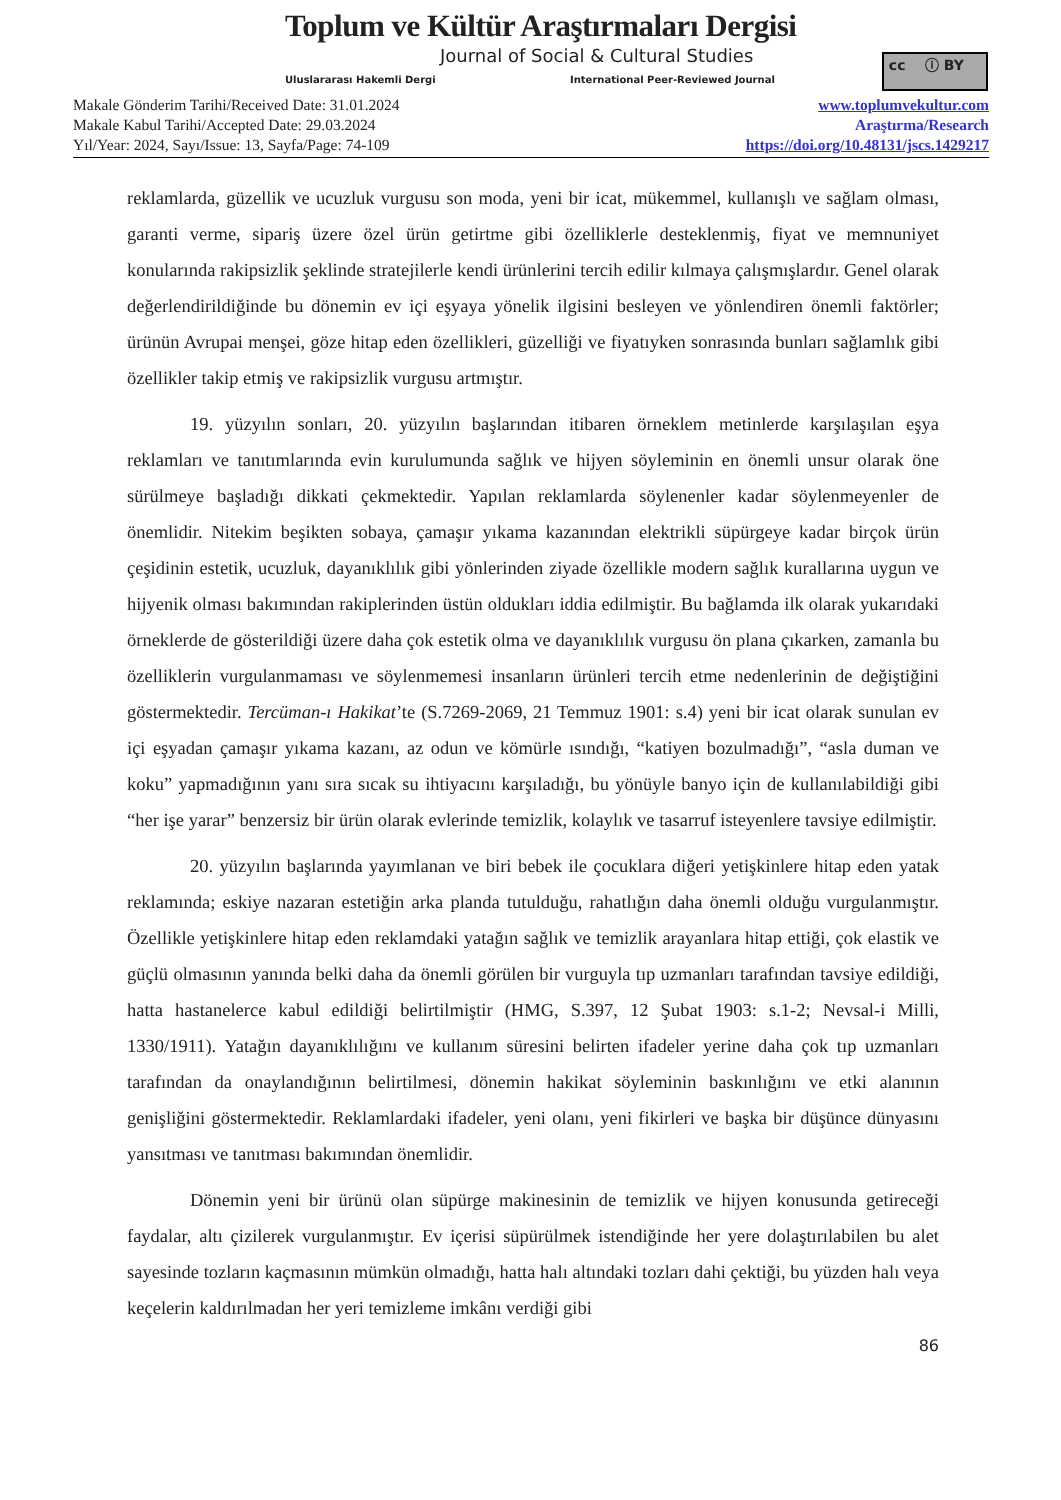Toplum ve Kültür Araştırmaları Dergisi
Journal of Social & Cultural Studies
Uluslararası Hakemli Dergi
International Peer-Reviewed Journal
cc ⓘ BY
Makale Gönderim Tarihi/Received Date: 31.01.2024
Makale Kabul Tarihi/Accepted Date: 29.03.2024
Yıl/Year: 2024, Sayı/Issue: 13, Sayfa/Page: 74-109
www.toplumvekultur.com
Araştırma/Research
https://doi.org/10.48131/jscs.1429217
reklamlarda, güzellik ve ucuzluk vurgusu son moda, yeni bir icat, mükemmel, kullanışlı ve sağlam olması, garanti verme, sipariş üzere özel ürün getirtme gibi özelliklerle desteklenmiş, fiyat ve memnuniyet konularında rakipsizlik şeklinde stratejilerle kendi ürünlerini tercih edilir kılmaya çalışmışlardır. Genel olarak değerlendirildiğinde bu dönemin ev içi eşyaya yönelik ilgisini besleyen ve yönlendiren önemli faktörler; ürünün Avrupai menşei, göze hitap eden özellikleri, güzelliği ve fiyatıyken sonrasında bunları sağlamlık gibi özellikler takip etmiş ve rakipsizlik vurgusu artmıştır.
19. yüzyılın sonları, 20. yüzyılın başlarından itibaren örneklem metinlerde karşılaşılan eşya reklamları ve tanıtımlarında evin kurulumunda sağlık ve hijyen söyleminin en önemli unsur olarak öne sürülmeye başladığı dikkati çekmektedir. Yapılan reklamlarda söylenenler kadar söylenmeyenler de önemlidir. Nitekim beşikten sobaya, çamaşır yıkama kazanından elektrikli süpürgeye kadar birçok ürün çeşidinin estetik, ucuzluk, dayanıklılık gibi yönlerinden ziyade özellikle modern sağlık kurallarına uygun ve hijyenik olması bakımından rakiplerinden üstün oldukları iddia edilmiştir. Bu bağlamda ilk olarak yukarıdaki örneklerde de gösterildiği üzere daha çok estetik olma ve dayanıklılık vurgusu ön plana çıkarken, zamanla bu özelliklerin vurgulanmaması ve söylenmemesi insanların ürünleri tercih etme nedenlerinin de değiştiğini göstermektedir. Tercüman-ı Hakikat’te (S.7269-2069, 21 Temmuz 1901: s.4) yeni bir icat olarak sunulan ev içi eşyadan çamaşır yıkama kazanı, az odun ve kömürle ısındığı, “katiyen bozulmadığı”, “asla duman ve koku” yapmadığının yanı sıra sıcak su ihtiyacını karşıladığı, bu yönüyle banyo için de kullanılabildiği gibi “her işe yarar” benzersiz bir ürün olarak evlerinde temizlik, kolaylık ve tasarruf isteyenlere tavsiye edilmiştir.
20. yüzyılın başlarında yayımlanan ve biri bebek ile çocuklara diğeri yetişkinlere hitap eden yatak reklamında; eskiye nazaran estetiğin arka planda tutulduğu, rahatlığın daha önemli olduğu vurgulanmıştır. Özellikle yetişkinlere hitap eden reklamdaki yatağın sağlık ve temizlik arayanlara hitap ettiği, çok elastik ve güçlü olmasının yanında belki daha da önemli görülen bir vurguyla tıp uzmanları tarafından tavsiye edildiği, hatta hastanelerce kabul edildiği belirtilmiştir (HMG, S.397, 12 Şubat 1903: s.1-2; Nevsal-i Milli, 1330/1911). Yatağın dayanıklılığını ve kullanım süresini belirten ifadeler yerine daha çok tıp uzmanları tarafından da onaylandığının belirtilmesi, dönemin hakikat söyleminin baskınlığını ve etki alanının genişliğini göstermektedir. Reklamlardaki ifadeler, yeni olanı, yeni fikirleri ve başka bir düşünce dünyasını yansıtması ve tanıtması bakımından önemlidir.
Dönemin yeni bir ürünü olan süpürge makinesinin de temizlik ve hijyen konusunda getireceği faydalar, altı çizilerek vurgulanmıştır. Ev içerisi süpürülmek istendiğinde her yere dolaştırılabilen bu alet sayesinde tozların kaçmasının mümkün olmadığı, hatta halı altındaki tozları dahi çektiği, bu yüzden halı veya keçelerin kaldırılmadan her yeri temizleme imkânı verdiği gibi
86